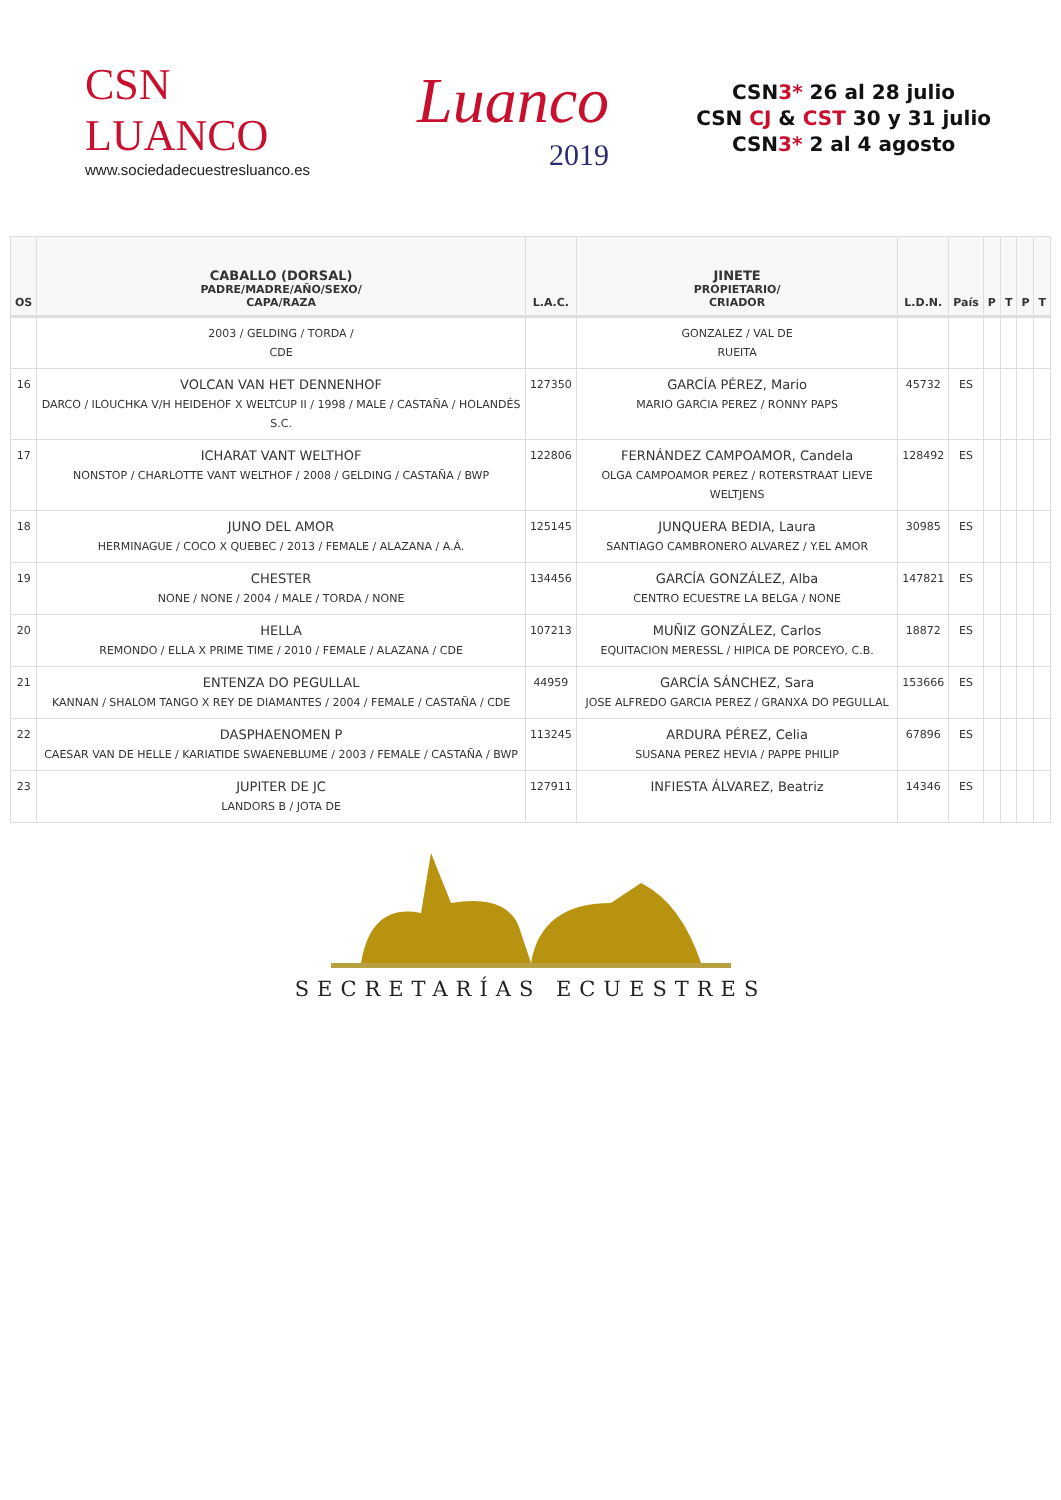CSN
LUANCO
www.sociedadecuestresluanco.es
Luanco
2019
CSN3* 26 al 28 julio
CSN CJ & CST 30 y 31 julio
CSN3* 2 al 4 agosto
| OS | CABALLO (DORSAL) PADRE/MADRE/AÑO/SEXO/ CAPA/RAZA | L.A.C. | JINETE PROPIETARIO/ CRIADOR | L.D.N. | País | P | T | P | T |
| --- | --- | --- | --- | --- | --- | --- | --- | --- | --- |
| | 2003 / GELDING / TORDA / CDE | | GONZALEZ / VAL DE RUEITA | | | | | | |
| 16 | VOLCAN VAN HET DENNENHOF DARCO / ILOUCHKA V/H HEIDEHOF X WELTCUP II / 1998 / MALE / CASTAÑA / HOLANDÉS S.C. | 127350 | GARCÍA PÉREZ, Mario MARIO GARCIA PEREZ / RONNY PAPS | 45732 | ES | | | | |
| 17 | ICHARAT VANT WELTHOF NONSTOP / CHARLOTTE VANT WELTHOF / 2008 / GELDING / CASTAÑA / BWP | 122806 | FERNÁNDEZ CAMPOAMOR, Candela OLGA CAMPOAMOR PEREZ / ROTERSTRAAT LIEVE WELTJENS | 128492 | ES | | | | |
| 18 | JUNO DEL AMOR HERMINAGUE / COCO X QUEBEC / 2013 / FEMALE / ALAZANA / A.Á. | 125145 | JUNQUERA BEDIA, Laura SANTIAGO CAMBRONERO ALVAREZ / Y.EL AMOR | 30985 | ES | | | | |
| 19 | CHESTER NONE / NONE / 2004 / MALE / TORDA / NONE | 134456 | GARCÍA GONZÁLEZ, Alba CENTRO ECUESTRE LA BELGA / NONE | 147821 | ES | | | | |
| 20 | HELLA REMONDO / ELLA X PRIME TIME / 2010 / FEMALE / ALAZANA / CDE | 107213 | MUÑIZ GONZÁLEZ, Carlos EQUITACION MERESSL / HIPICA DE PORCEYO, C.B. | 18872 | ES | | | | |
| 21 | ENTENZA DO PEGULLAL KANNAN / SHALOM TANGO X REY DE DIAMANTES / 2004 / FEMALE / CASTAÑA / CDE | 44959 | GARCÍA SÁNCHEZ, Sara JOSE ALFREDO GARCIA PEREZ / GRANXA DO PEGULLAL | 153666 | ES | | | | |
| 22 | DASPHAENOMEN P CAESAR VAN DE HELLE / KARIATIDE SWAENEBLUME / 2003 / FEMALE / CASTAÑA / BWP | 113245 | ARDURA PÉREZ, Celia SUSANA PEREZ HEVIA / PAPPE PHILIP | 67896 | ES | | | | |
| 23 | JUPITER DE JC LANDORS B / JOTA DE | 127911 | INFIESTA ÁLVAREZ, Beatriz | 14346 | ES | | | | |
SECRETARÍAS ECUESTRES